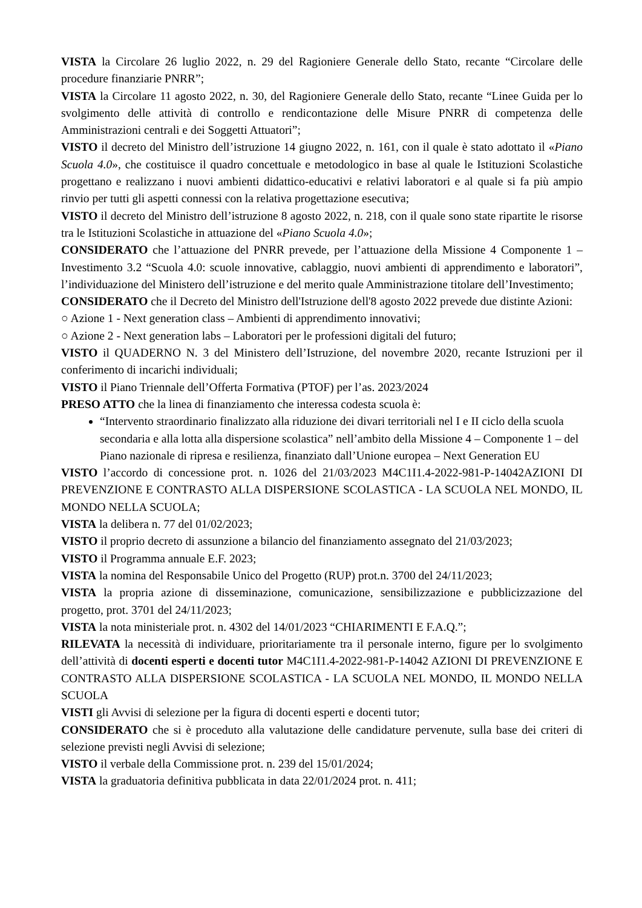VISTA la Circolare 26 luglio 2022, n. 29 del Ragioniere Generale dello Stato, recante “Circolare delle procedure finanziarie PNRR”;
VISTA la Circolare 11 agosto 2022, n. 30, del Ragioniere Generale dello Stato, recante “Linee Guida per lo svolgimento delle attività di controllo e rendicontazione delle Misure PNRR di competenza delle Amministrazioni centrali e dei Soggetti Attuatori”;
VISTO il decreto del Ministro dell’istruzione 14 giugno 2022, n. 161, con il quale è stato adottato il «Piano Scuola 4.0», che costituisce il quadro concettuale e metodologico in base al quale le Istituzioni Scolastiche progettano e realizzano i nuovi ambienti didattico-educativi e relativi laboratori e al quale si fa più ampio rinvio per tutti gli aspetti connessi con la relativa progettazione esecutiva;
VISTO il decreto del Ministro dell’istruzione 8 agosto 2022, n. 218, con il quale sono state ripartite le risorse tra le Istituzioni Scolastiche in attuazione del «Piano Scuola 4.0»;
CONSIDERATO che l’attuazione del PNRR prevede, per l’attuazione della Missione 4 Componente 1 – Investimento 3.2 “Scuola 4.0: scuole innovative, cablaggio, nuovi ambienti di apprendimento e laboratori”, l’individuazione del Ministero dell’istruzione e del merito quale Amministrazione titolare dell’Investimento;
CONSIDERATO che il Decreto del Ministro dell'Istruzione dell'8 agosto 2022 prevede due distinte Azioni:
○ Azione 1 - Next generation class – Ambienti di apprendimento innovativi;
○ Azione 2 - Next generation labs – Laboratori per le professioni digitali del futuro;
VISTO il QUADERNO N. 3 del Ministero dell’Istruzione, del novembre 2020, recante Istruzioni per il conferimento di incarichi individuali;
VISTO il Piano Triennale dell’Offerta Formativa (PTOF) per l’as. 2023/2024
PRESO ATTO che la linea di finanziamento che interessa codesta scuola è:
“Intervento straordinario finalizzato alla riduzione dei divari territoriali nel I e II ciclo della scuola secondaria e alla lotta alla dispersione scolastica” nell’ambito della Missione 4 – Componente 1 – del Piano nazionale di ripresa e resilienza, finanziato dall’Unione europea – Next Generation EU
VISTO l’accordo di concessione prot. n. 1026 del 21/03/2023 M4C1I1.4-2022-981-P-14042AZIONI DI PREVENZIONE E CONTRASTO ALLA DISPERSIONE SCOLASTICA - LA SCUOLA NEL MONDO, IL MONDO NELLA SCUOLA;
VISTA la delibera n. 77 del 01/02/2023;
VISTO il proprio decreto di assunzione a bilancio del finanziamento assegnato del 21/03/2023;
VISTO il Programma annuale E.F. 2023;
VISTA la nomina del Responsabile Unico del Progetto (RUP) prot.n. 3700 del 24/11/2023;
VISTA la propria azione di disseminazione, comunicazione, sensibilizzazione e pubblicizzazione del progetto, prot. 3701 del 24/11/2023;
VISTA la nota ministeriale prot. n. 4302 del 14/01/2023 “CHIARIMENTI E F.A.Q.”;
RILEVATA la necessità di individuare, prioritariamente tra il personale interno, figure per lo svolgimento dell’attività di docenti esperti e docenti tutor M4C1I1.4-2022-981-P-14042 AZIONI DI PREVENZIONE E CONTRASTO ALLA DISPERSIONE SCOLASTICA - LA SCUOLA NEL MONDO, IL MONDO NELLA SCUOLA
VISTI gli Avvisi di selezione per la figura di docenti esperti e docenti tutor;
CONSIDERATO che si è proceduto alla valutazione delle candidature pervenute, sulla base dei criteri di selezione previsti negli Avvisi di selezione;
VISTO il verbale della Commissione prot. n. 239 del 15/01/2024;
VISTA la graduatoria definitiva pubblicata in data 22/01/2024 prot. n. 411;